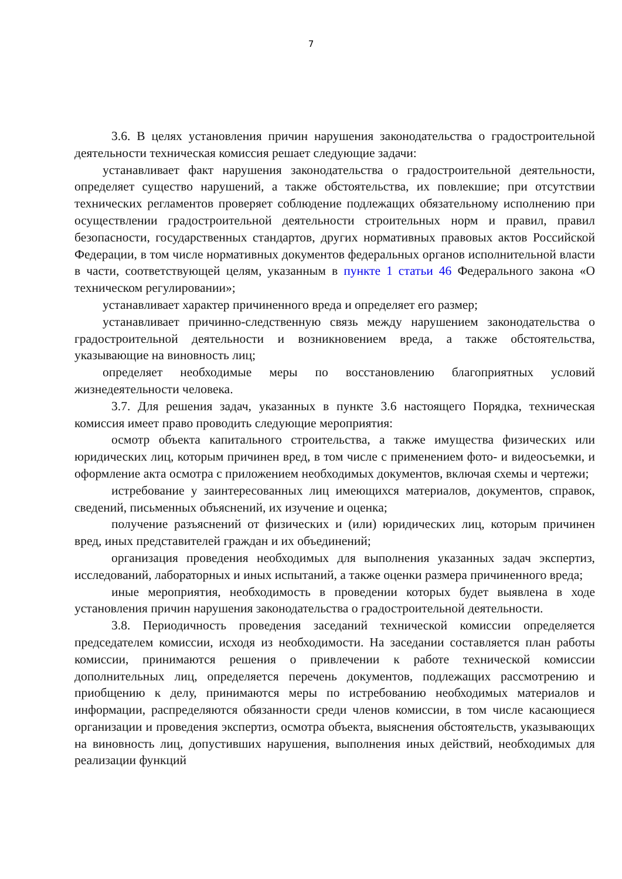7
3.6. В целях установления причин нарушения законодательства о градостроительной деятельности техническая комиссия решает следующие задачи:
устанавливает факт нарушения законодательства о градостроительной деятельности, определяет существо нарушений, а также обстоятельства, их повлекшие; при отсутствии технических регламентов проверяет соблюдение подлежащих обязательному исполнению при осуществлении градостроительной деятельности строительных норм и правил, правил безопасности, государственных стандартов, других нормативных правовых актов Российской Федерации, в том числе нормативных документов федеральных органов исполнительной власти в части, соответствующей целям, указанным в пункте 1 статьи 46 Федерального закона «О техническом регулировании»;
устанавливает характер причиненного вреда и определяет его размер;
устанавливает причинно-следственную связь между нарушением законодательства о градостроительной деятельности и возникновением вреда, а также обстоятельства, указывающие на виновность лиц;
определяет необходимые меры по восстановлению благоприятных условий жизнедеятельности человека.
3.7. Для решения задач, указанных в пункте 3.6 настоящего Порядка, техническая комиссия имеет право проводить следующие мероприятия:
осмотр объекта капитального строительства, а также имущества физических или юридических лиц, которым причинен вред, в том числе с применением фото- и видеосъемки, и оформление акта осмотра с приложением необходимых документов, включая схемы и чертежи;
истребование у заинтересованных лиц имеющихся материалов, документов, справок, сведений, письменных объяснений, их изучение и оценка;
получение разъяснений от физических и (или) юридических лиц, которым причинен вред, иных представителей граждан и их объединений;
организация проведения необходимых для выполнения указанных задач экспертиз, исследований, лабораторных и иных испытаний, а также оценки размера причиненного вреда;
иные мероприятия, необходимость в проведении которых будет выявлена в ходе установления причин нарушения законодательства о градостроительной деятельности.
3.8. Периодичность проведения заседаний технической комиссии определяется председателем комиссии, исходя из необходимости. На заседании составляется план работы комиссии, принимаются решения о привлечении к работе технической комиссии дополнительных лиц, определяется перечень документов, подлежащих рассмотрению и приобщению к делу, принимаются меры по истребованию необходимых материалов и информации, распределяются обязанности среди членов комиссии, в том числе касающиеся организации и проведения экспертиз, осмотра объекта, выяснения обстоятельств, указывающих на виновность лиц, допустивших нарушения, выполнения иных действий, необходимых для реализации функций